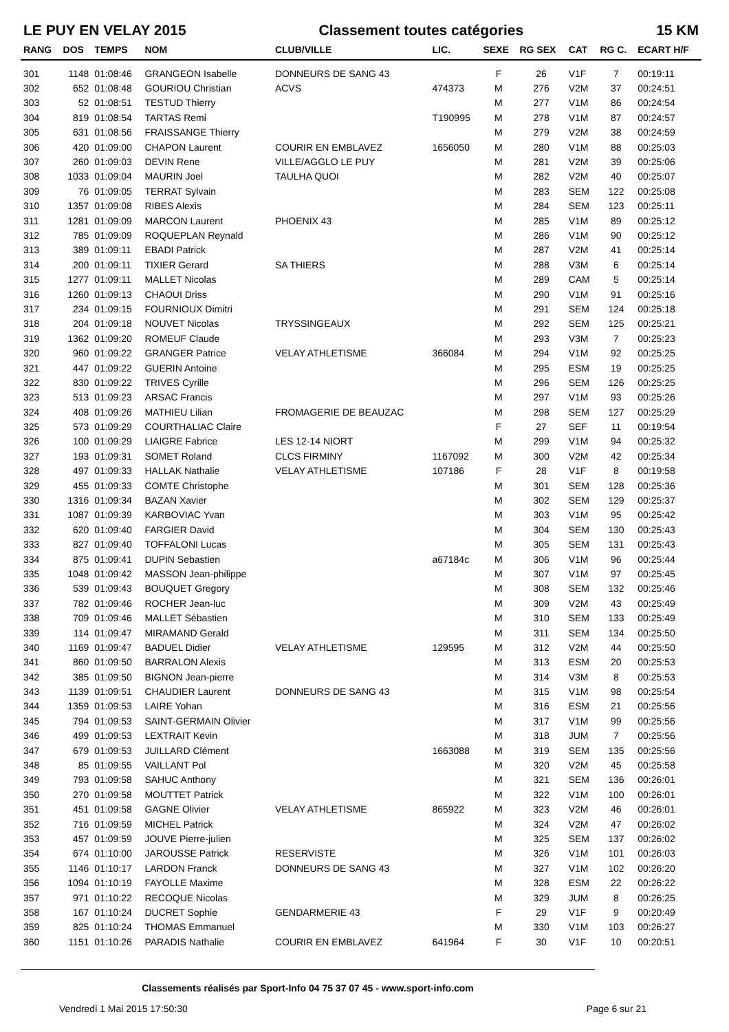LE PUY EN VELAY 2015 Classement toutes catégories 15 KM
| RANG | DOS | TEMPS | NOM | CLUB/VILLE | LIC. | SEXE | RG SEX | CAT | RG C. | ECART H/F |
| --- | --- | --- | --- | --- | --- | --- | --- | --- | --- | --- |
| 301 | 1148 | 01:08:46 | GRANGEON Isabelle | DONNEURS DE SANG 43 | | F | 26 | V1F | 7 | 00:19:11 |
| 302 | 652 | 01:08:48 | GOURIOU Christian | ACVS | 474373 | M | 276 | V2M | 37 | 00:24:51 |
| 303 | 52 | 01:08:51 | TESTUD Thierry | | | M | 277 | V1M | 86 | 00:24:54 |
| 304 | 819 | 01:08:54 | TARTAS Remi | | T190995 | M | 278 | V1M | 87 | 00:24:57 |
| 305 | 631 | 01:08:56 | FRAISSANGE Thierry | | | M | 279 | V2M | 38 | 00:24:59 |
| 306 | 420 | 01:09:00 | CHAPON Laurent | COURIR EN EMBLAVEZ | 1656050 | M | 280 | V1M | 88 | 00:25:03 |
| 307 | 260 | 01:09:03 | DEVIN Rene | VILLE/AGGLO LE PUY | | M | 281 | V2M | 39 | 00:25:06 |
| 308 | 1033 | 01:09:04 | MAURIN Joel | TAULHA QUOI | | M | 282 | V2M | 40 | 00:25:07 |
| 309 | 76 | 01:09:05 | TERRAT Sylvain | | | M | 283 | SEM | 122 | 00:25:08 |
| 310 | 1357 | 01:09:08 | RIBES Alexis | | | M | 284 | SEM | 123 | 00:25:11 |
| 311 | 1281 | 01:09:09 | MARCON Laurent | PHOENIX 43 | | M | 285 | V1M | 89 | 00:25:12 |
| 312 | 785 | 01:09:09 | ROQUEPLAN Reynald | | | M | 286 | V1M | 90 | 00:25:12 |
| 313 | 389 | 01:09:11 | EBADI Patrick | | | M | 287 | V2M | 41 | 00:25:14 |
| 314 | 200 | 01:09:11 | TIXIER Gerard | SA THIERS | | M | 288 | V3M | 6 | 00:25:14 |
| 315 | 1277 | 01:09:11 | MALLET Nicolas | | | M | 289 | CAM | 5 | 00:25:14 |
| 316 | 1260 | 01:09:13 | CHAOUI Driss | | | M | 290 | V1M | 91 | 00:25:16 |
| 317 | 234 | 01:09:15 | FOURNIOUX Dimitri | | | M | 291 | SEM | 124 | 00:25:18 |
| 318 | 204 | 01:09:18 | NOUVET Nicolas | TRYSSINGEAUX | | M | 292 | SEM | 125 | 00:25:21 |
| 319 | 1362 | 01:09:20 | ROMEUF Claude | | | M | 293 | V3M | 7 | 00:25:23 |
| 320 | 960 | 01:09:22 | GRANGER Patrice | VELAY ATHLETISME | 366084 | M | 294 | V1M | 92 | 00:25:25 |
| 321 | 447 | 01:09:22 | GUERIN Antoine | | | M | 295 | ESM | 19 | 00:25:25 |
| 322 | 830 | 01:09:22 | TRIVES Cyrille | | | M | 296 | SEM | 126 | 00:25:25 |
| 323 | 513 | 01:09:23 | ARSAC Francis | | | M | 297 | V1M | 93 | 00:25:26 |
| 324 | 408 | 01:09:26 | MATHIEU Lilian | FROMAGERIE DE BEAUZAC | | M | 298 | SEM | 127 | 00:25:29 |
| 325 | 573 | 01:09:29 | COURTHALIAC Claire | | | F | 27 | SEF | 11 | 00:19:54 |
| 326 | 100 | 01:09:29 | LIAIGRE Fabrice | LES 12-14 NIORT | | M | 299 | V1M | 94 | 00:25:32 |
| 327 | 193 | 01:09:31 | SOMET Roland | CLCS FIRMINY | 1167092 | M | 300 | V2M | 42 | 00:25:34 |
| 328 | 497 | 01:09:33 | HALLAK Nathalie | VELAY ATHLETISME | 107186 | F | 28 | V1F | 8 | 00:19:58 |
| 329 | 455 | 01:09:33 | COMTE Christophe | | | M | 301 | SEM | 128 | 00:25:36 |
| 330 | 1316 | 01:09:34 | BAZAN Xavier | | | M | 302 | SEM | 129 | 00:25:37 |
| 331 | 1087 | 01:09:39 | KARBOVIAC Yvan | | | M | 303 | V1M | 95 | 00:25:42 |
| 332 | 620 | 01:09:40 | FARGIER David | | | M | 304 | SEM | 130 | 00:25:43 |
| 333 | 827 | 01:09:40 | TOFFALONI Lucas | | | M | 305 | SEM | 131 | 00:25:43 |
| 334 | 875 | 01:09:41 | DUPIN Sebastien | | a67184c | M | 306 | V1M | 96 | 00:25:44 |
| 335 | 1048 | 01:09:42 | MASSON Jean-philippe | | | M | 307 | V1M | 97 | 00:25:45 |
| 336 | 539 | 01:09:43 | BOUQUET Gregory | | | M | 308 | SEM | 132 | 00:25:46 |
| 337 | 782 | 01:09:46 | ROCHER Jean-luc | | | M | 309 | V2M | 43 | 00:25:49 |
| 338 | 709 | 01:09:46 | MALLET Sébastien | | | M | 310 | SEM | 133 | 00:25:49 |
| 339 | 114 | 01:09:47 | MIRAMAND Gerald | | | M | 311 | SEM | 134 | 00:25:50 |
| 340 | 1169 | 01:09:47 | BADUEL Didier | VELAY ATHLETISME | 129595 | M | 312 | V2M | 44 | 00:25:50 |
| 341 | 860 | 01:09:50 | BARRALON Alexis | | | M | 313 | ESM | 20 | 00:25:53 |
| 342 | 385 | 01:09:50 | BIGNON Jean-pierre | | | M | 314 | V3M | 8 | 00:25:53 |
| 343 | 1139 | 01:09:51 | CHAUDIER Laurent | DONNEURS DE SANG 43 | | M | 315 | V1M | 98 | 00:25:54 |
| 344 | 1359 | 01:09:53 | LAIRE Yohan | | | M | 316 | ESM | 21 | 00:25:56 |
| 345 | 794 | 01:09:53 | SAINT-GERMAIN Olivier | | | M | 317 | V1M | 99 | 00:25:56 |
| 346 | 499 | 01:09:53 | LEXTRAIT Kevin | | | M | 318 | JUM | 7 | 00:25:56 |
| 347 | 679 | 01:09:53 | JUILLARD Clément | | 1663088 | M | 319 | SEM | 135 | 00:25:56 |
| 348 | 85 | 01:09:55 | VAILLANT Pol | | | M | 320 | V2M | 45 | 00:25:58 |
| 349 | 793 | 01:09:58 | SAHUC Anthony | | | M | 321 | SEM | 136 | 00:26:01 |
| 350 | 270 | 01:09:58 | MOUTTET Patrick | | | M | 322 | V1M | 100 | 00:26:01 |
| 351 | 451 | 01:09:58 | GAGNE Olivier | VELAY ATHLETISME | 865922 | M | 323 | V2M | 46 | 00:26:01 |
| 352 | 716 | 01:09:59 | MICHEL Patrick | | | M | 324 | V2M | 47 | 00:26:02 |
| 353 | 457 | 01:09:59 | JOUVE Pierre-julien | | | M | 325 | SEM | 137 | 00:26:02 |
| 354 | 674 | 01:10:00 | JAROUSSE Patrick | RESERVISTE | | M | 326 | V1M | 101 | 00:26:03 |
| 355 | 1146 | 01:10:17 | LARDON Franck | DONNEURS DE SANG 43 | | M | 327 | V1M | 102 | 00:26:20 |
| 356 | 1094 | 01:10:19 | FAYOLLE Maxime | | | M | 328 | ESM | 22 | 00:26:22 |
| 357 | 971 | 01:10:22 | RECOQUE Nicolas | | | M | 329 | JUM | 8 | 00:26:25 |
| 358 | 167 | 01:10:24 | DUCRET Sophie | GENDARMERIE 43 | | F | 29 | V1F | 9 | 00:20:49 |
| 359 | 825 | 01:10:24 | THOMAS Emmanuel | | | M | 330 | V1M | 103 | 00:26:27 |
| 360 | 1151 | 01:10:26 | PARADIS Nathalie | COURIR EN EMBLAVEZ | 641964 | F | 30 | V1F | 10 | 00:20:51 |
Classements réalisés par Sport-Info 04 75 37 07 45 - www.sport-info.com
Vendredi 1 Mai 2015 17:50:30 Page 6 sur 21